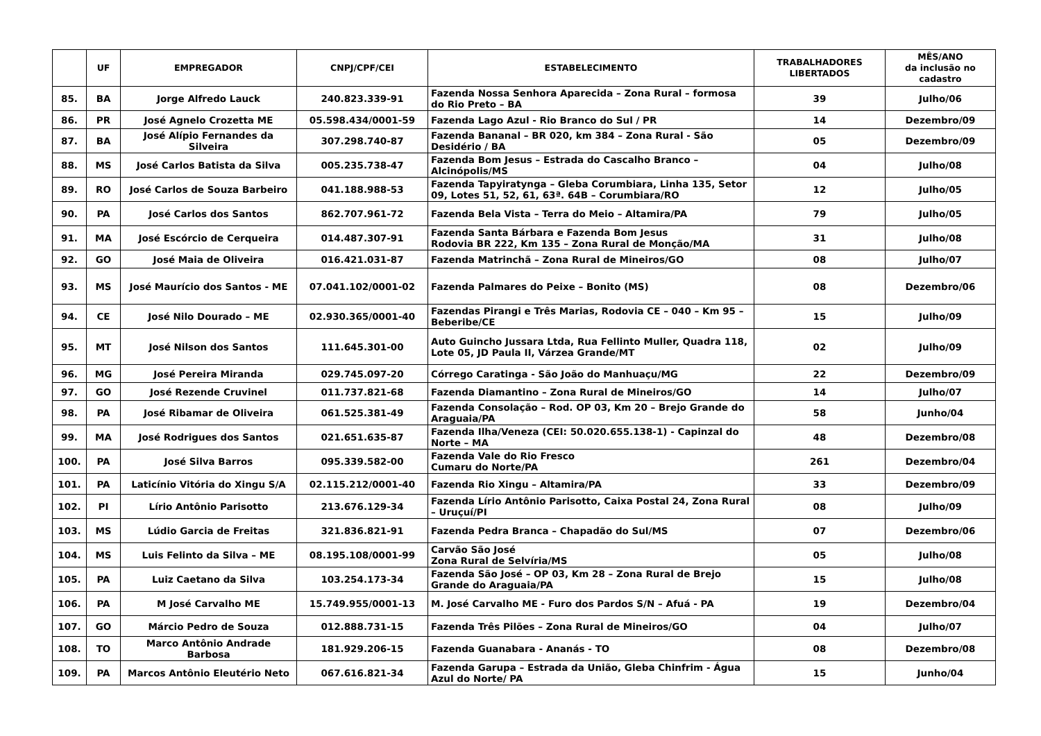| | UF | EMPREGADOR | CNPJ/CPF/CEI | ESTABELECIMENTO | TRABALHADORES LIBERTADOS | MÊS/ANO da inclusão no cadastro |
| --- | --- | --- | --- | --- | --- | --- |
| 85. | BA | Jorge Alfredo Lauck | 240.823.339-91 | Fazenda Nossa Senhora Aparecida – Zona Rural – formosa do Rio Preto – BA | 39 | Julho/06 |
| 86. | PR | José Agnelo Crozetta ME | 05.598.434/0001-59 | Fazenda Lago Azul - Rio Branco do Sul / PR | 14 | Dezembro/09 |
| 87. | BA | José Alípio Fernandes da Silveira | 307.298.740-87 | Fazenda Bananal – BR 020, km 384 – Zona Rural - São Desidério / BA | 05 | Dezembro/09 |
| 88. | MS | José Carlos Batista da Silva | 005.235.738-47 | Fazenda Bom Jesus – Estrada do Cascalho Branco – Alcinópolis/MS | 04 | Julho/08 |
| 89. | RO | José Carlos de Souza Barbeiro | 041.188.988-53 | Fazenda Tapyiratynga – Gleba Corumbiara, Linha 135, Setor 09, Lotes 51, 52, 61, 63ª. 64B – Corumbiara/RO | 12 | Julho/05 |
| 90. | PA | José Carlos dos Santos | 862.707.961-72 | Fazenda Bela Vista – Terra do Meio – Altamira/PA | 79 | Julho/05 |
| 91. | MA | José Escórcio de Cerqueira | 014.487.307-91 | Fazenda Santa Bárbara e Fazenda Bom Jesus Rodovia BR 222, Km 135 – Zona Rural de Monção/MA | 31 | Julho/08 |
| 92. | GO | José Maia de Oliveira | 016.421.031-87 | Fazenda Matrinchã – Zona Rural de Mineiros/GO | 08 | Julho/07 |
| 93. | MS | José Maurício dos Santos - ME | 07.041.102/0001-02 | Fazenda Palmares do Peixe – Bonito (MS) | 08 | Dezembro/06 |
| 94. | CE | José Nilo Dourado – ME | 02.930.365/0001-40 | Fazendas Pirangi e Três Marias, Rodovia CE – 040 – Km 95 – Beberibe/CE | 15 | Julho/09 |
| 95. | MT | José Nilson dos Santos | 111.645.301-00 | Auto Guincho Jussara Ltda, Rua Fellinto Muller, Quadra 118, Lote 05, JD Paula II, Várzea Grande/MT | 02 | Julho/09 |
| 96. | MG | José Pereira Miranda | 029.745.097-20 | Córrego Caratinga - São João do Manhuaçu/MG | 22 | Dezembro/09 |
| 97. | GO | José Rezende Cruvinel | 011.737.821-68 | Fazenda Diamantino – Zona Rural de Mineiros/GO | 14 | Julho/07 |
| 98. | PA | José Ribamar de Oliveira | 061.525.381-49 | Fazenda Consolação – Rod. OP 03, Km 20 – Brejo Grande do Araguaia/PA | 58 | Junho/04 |
| 99. | MA | José Rodrigues dos Santos | 021.651.635-87 | Fazenda Ilha/Veneza (CEI: 50.020.655.138-1) - Capinzal do Norte – MA | 48 | Dezembro/08 |
| 100. | PA | José Silva Barros | 095.339.582-00 | Fazenda Vale do Rio Fresco Cumaru do Norte/PA | 261 | Dezembro/04 |
| 101. | PA | Laticínio Vitória do Xingu S/A | 02.115.212/0001-40 | Fazenda Rio Xingu – Altamira/PA | 33 | Dezembro/09 |
| 102. | PI | Lírio Antônio Parisotto | 213.676.129-34 | Fazenda Lírio Antônio Parisotto, Caixa Postal 24, Zona Rural – Uruçuí/PI | 08 | Julho/09 |
| 103. | MS | Lúdio Garcia de Freitas | 321.836.821-91 | Fazenda Pedra Branca – Chapadão do Sul/MS | 07 | Dezembro/06 |
| 104. | MS | Luis Felinto da Silva – ME | 08.195.108/0001-99 | Carvão São José Zona Rural de Selvíria/MS | 05 | Julho/08 |
| 105. | PA | Luiz Caetano da Silva | 103.254.173-34 | Fazenda São José – OP 03, Km 28 – Zona Rural de Brejo Grande do Araguaia/PA | 15 | Julho/08 |
| 106. | PA | M José Carvalho ME | 15.749.955/0001-13 | M. José Carvalho ME - Furo dos Pardos S/N – Afuá - PA | 19 | Dezembro/04 |
| 107. | GO | Márcio Pedro de Souza | 012.888.731-15 | Fazenda Três Pilões – Zona Rural de Mineiros/GO | 04 | Julho/07 |
| 108. | TO | Marco Antônio Andrade Barbosa | 181.929.206-15 | Fazenda Guanabara - Ananás - TO | 08 | Dezembro/08 |
| 109. | PA | Marcos Antônio Eleutério Neto | 067.616.821-34 | Fazenda Garupa – Estrada da União, Gleba Chinfrim - Água Azul do Norte/ PA | 15 | Junho/04 |